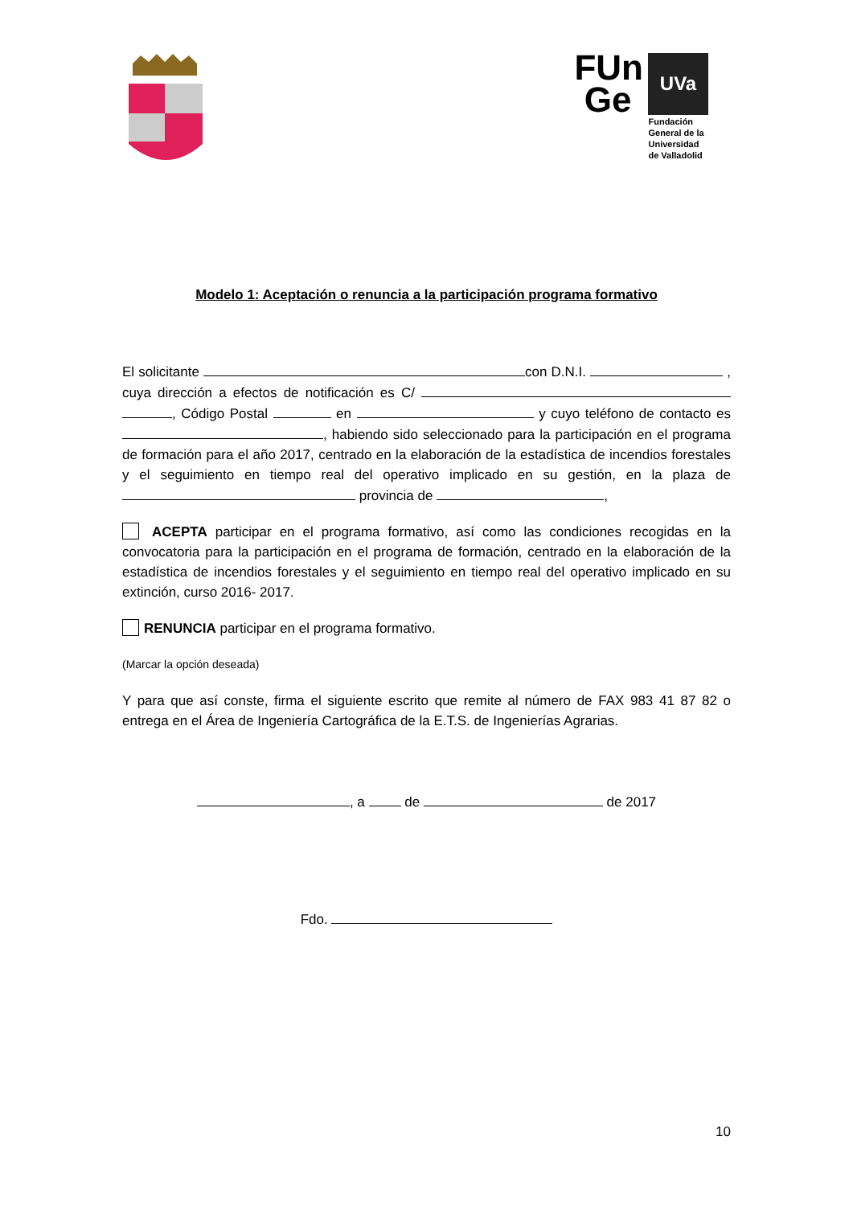FUn
Ge
UVa
Fundación
General de la
Universidad
de Valladolid
Modelo 1: Aceptación o renuncia a la participación programa formativo
El solicitante con D.N.I. , cuya dirección a efectos de notificación es C/ , Código Postal en y cuyo teléfono de contacto es , habiendo sido seleccionado para la participación en el programa de formación para el año 2017, centrado en la elaboración de la estadística de incendios forestales y el seguimiento en tiempo real del operativo implicado en su gestión, en la plaza de provincia de ,
ACEPTA participar en el programa formativo, así como las condiciones recogidas en la convocatoria para la participación en el programa de formación, centrado en la elaboración de la estadística de incendios forestales y el seguimiento en tiempo real del operativo implicado en su extinción, curso 2016- 2017.
RENUNCIA participar en el programa formativo.
(Marcar la opción deseada)
Y para que así conste, firma el siguiente escrito que remite al número de FAX 983 41 87 82 o entrega en el Área de Ingeniería Cartográfica de la E.T.S. de Ingenierías Agrarias.
, a de de 2017
Fdo.
10